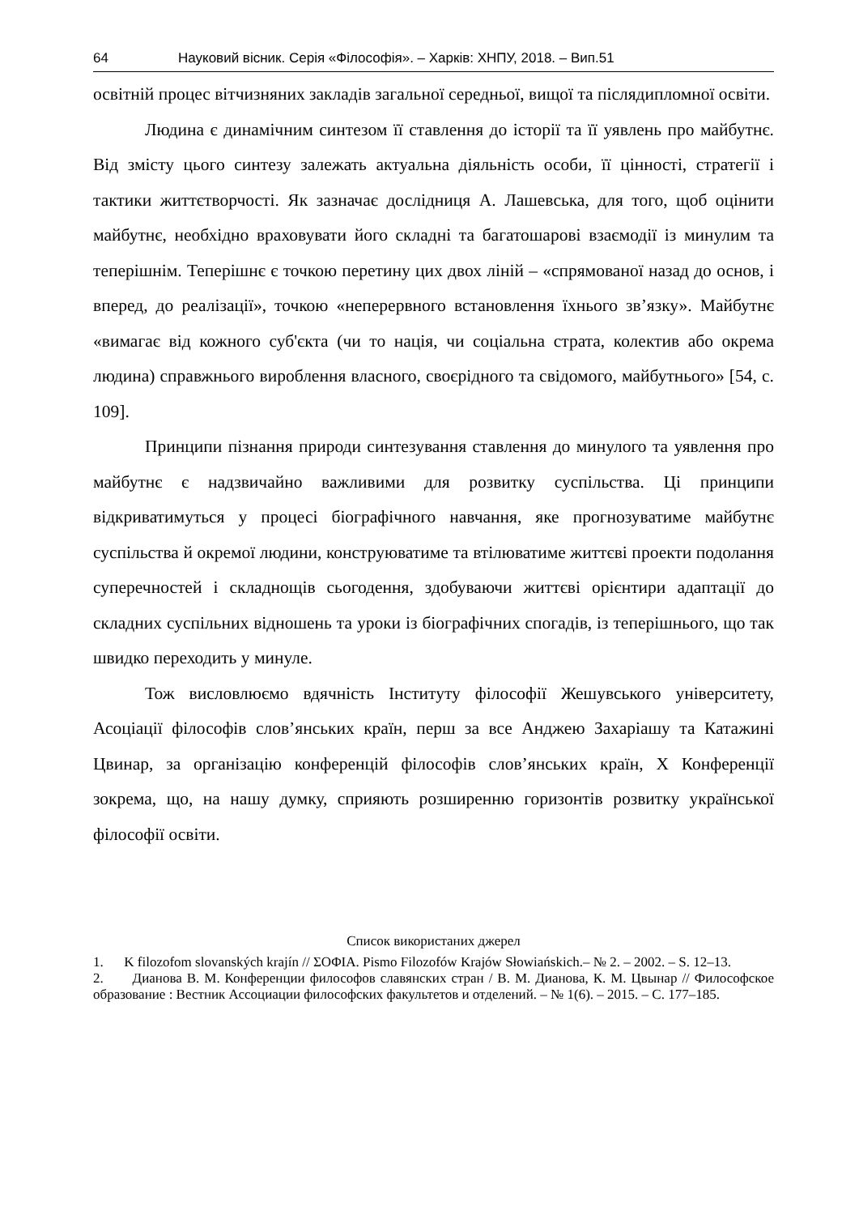64 Науковий вісник. Серія «Філософія». – Харків: ХНПУ, 2018. – Вип.51
освітній процес вітчизняних закладів загальної середньої, вищої та післядипломної освіти.
Людина є динамічним синтезом її ставлення до історії та її уявлень про майбутнє. Від змісту цього синтезу залежать актуальна діяльність особи, її цінності, стратегії і тактики життєтворчості. Як зазначає дослідниця А. Лашевська, для того, щоб оцінити майбутнє, необхідно враховувати його складні та багатошарові взаємодії із минулим та теперішнім. Теперішнє є точкою перетину цих двох ліній – «спрямованої назад до основ, і вперед, до реалізації», точкою «неперервного встановлення їхнього зв’язку». Майбутнє «вимагає від кожного суб'єкта (чи то нація, чи соціальна страта, колектив або окрема людина) справжнього вироблення власного, своєрідного та свідомого, майбутнього» [54, с. 109].
Принципи пізнання природи синтезування ставлення до минулого та уявлення про майбутнє є надзвичайно важливими для розвитку суспільства. Ці принципи відкриватимуться у процесі біографічного навчання, яке прогнозуватиме майбутнє суспільства й окремої людини, конструюватиме та втілюватиме життєві проекти подолання суперечностей і складнощів сьогодення, здобуваючи життєві орієнтири адаптації до складних суспільних відношень та уроки із біографічних спогадів, із теперішнього, що так швидко переходить у минуле.
Тож висловлюємо вдячність Інституту філософії Жешувського університету, Асоціації філософів слов’янських країн, перш за все Анджею Захаріашу та Катажині Цвинар, за організацію конференцій філософів слов’янських країн, X Конференції зокрема, що, на нашу думку, сприяють розширенню горизонтів розвитку української філософії освіти.
Список використаних джерел
1. K filozofom slovanských krajín // ΣΟΦΙΑ. Pismo Filozofów Krajów Słowiańskich.– № 2. – 2002. – S. 12–13.
2. Дианова В. М. Конференции философов славянских стран / В. М. Дианова, К. М. Цвынар // Философское образование : Вестник Ассоциации философских факультетов и отделений. – № 1(6). – 2015. – С. 177–185.